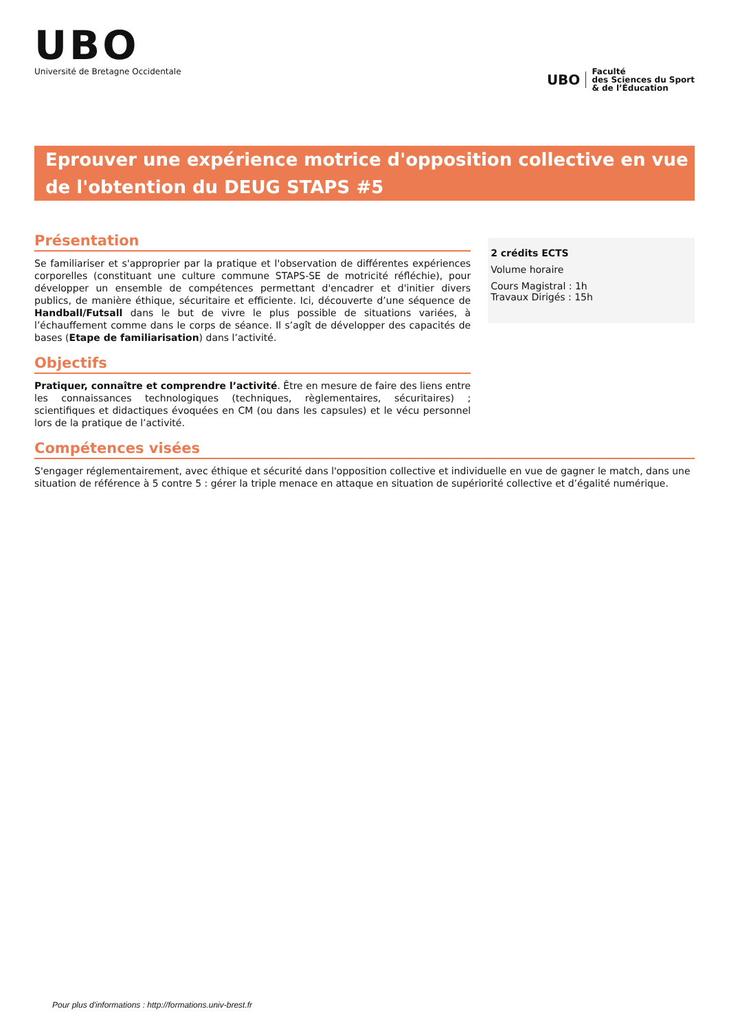UBO
Université de Bretagne Occidentale
UBO
Faculté
des Sciences du Sport
& de l’Éducation
Eprouver une expérience motrice d'opposition collective en vue de l'obtention du DEUG STAPS #5
Présentation
Se familiariser et s'approprier par la pratique et l'observation de différentes expériences corporelles (constituant une culture commune STAPS-SE de motricité réfléchie), pour développer un ensemble de compétences permettant d'encadrer et d'initier divers publics, de manière éthique, sécuritaire et efficiente. Ici, découverte d’une séquence de Handball/Futsall dans le but de vivre le plus possible de situations variées, à l’échauffement comme dans le corps de séance. Il s’agît de développer des capacités de bases (Etape de familiarisation) dans l’activité.
Objectifs
Pratiquer, connaître et comprendre l’activité. Être en mesure de faire des liens entre les connaissances technologiques (techniques, règlementaires, sécuritaires) ; scientifiques et didactiques évoquées en CM (ou dans les capsules) et le vécu personnel lors de la pratique de l’activité.
2 crédits ECTS
Volume horaire
Cours Magistral : 1h
Travaux Dirigés : 15h
Compétences visées
S'engager réglementairement, avec éthique et sécurité dans l'opposition collective et individuelle en vue de gagner le match, dans une situation de référence à 5 contre 5 : gérer la triple menace en attaque en situation de supériorité collective et d’égalité numérique.
Pour plus d'informations : http://formations.univ-brest.fr